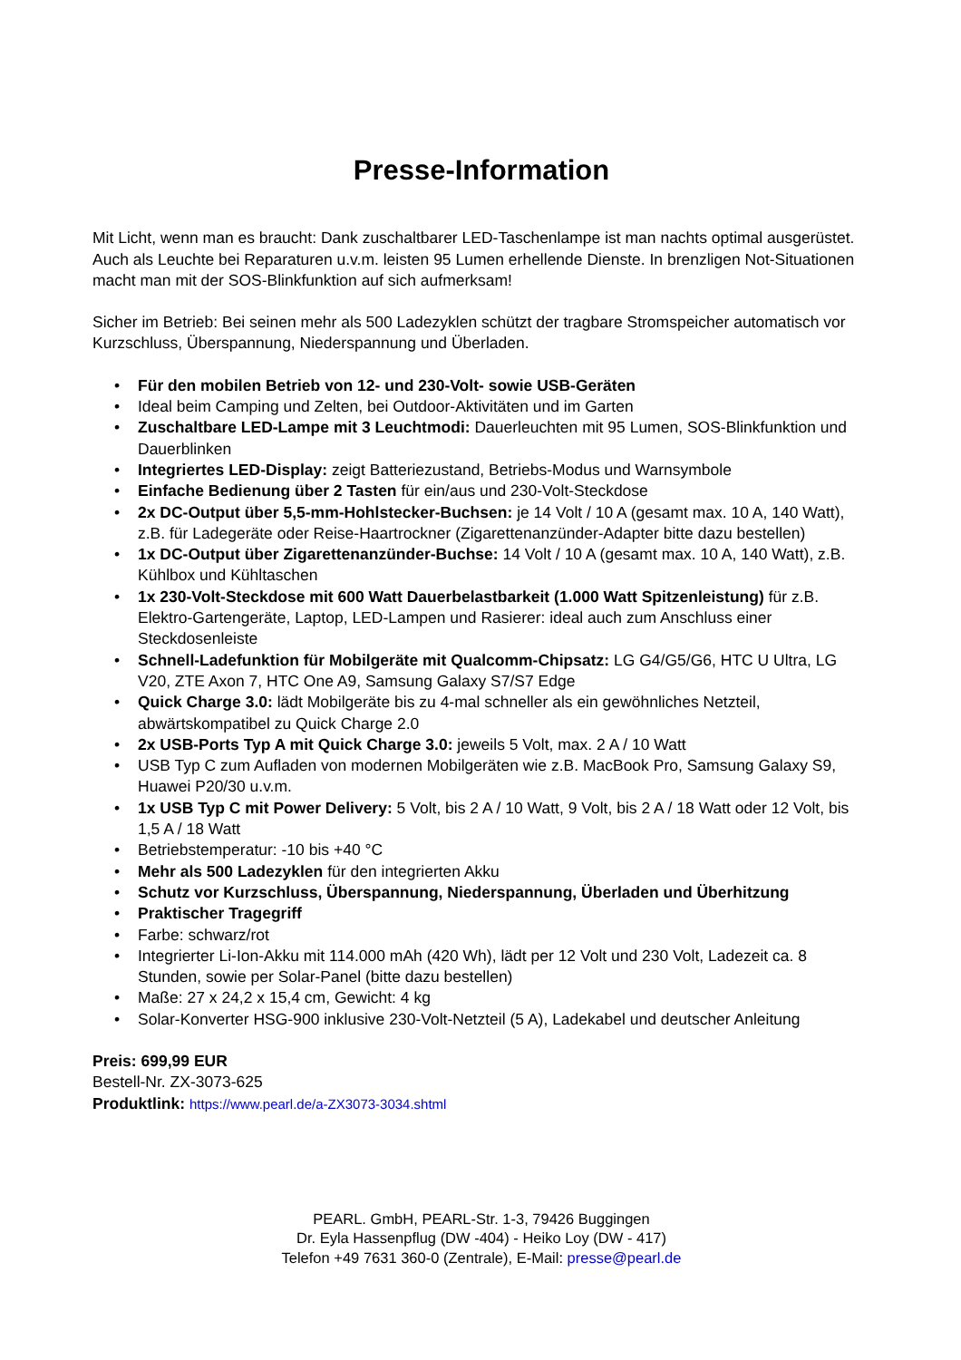Presse-Information
Mit Licht, wenn man es braucht: Dank zuschaltbarer LED-Taschenlampe ist man nachts optimal ausgerüstet. Auch als Leuchte bei Reparaturen u.v.m. leisten 95 Lumen erhellende Dienste. In brenzligen Not-Situationen macht man mit der SOS-Blinkfunktion auf sich aufmerksam!
Sicher im Betrieb: Bei seinen mehr als 500 Ladezyklen schützt der tragbare Stromspeicher automatisch vor Kurzschluss, Überspannung, Niederspannung und Überladen.
• Für den mobilen Betrieb von 12- und 230-Volt- sowie USB-Geräten
• Ideal beim Camping und Zelten, bei Outdoor-Aktivitäten und im Garten
• Zuschaltbare LED-Lampe mit 3 Leuchtmodi: Dauerleuchten mit 95 Lumen, SOS-Blinkfunktion und Dauerblinken
• Integriertes LED-Display: zeigt Batteriezustand, Betriebs-Modus und Warnsymbole
• Einfache Bedienung über 2 Tasten für ein/aus und 230-Volt-Steckdose
• 2x DC-Output über 5,5-mm-Hohlstecker-Buchsen: je 14 Volt / 10 A (gesamt max. 10 A, 140 Watt), z.B. für Ladegeräte oder Reise-Haartrockner (Zigarettenanzünder-Adapter bitte dazu bestellen)
• 1x DC-Output über Zigarettenanzünder-Buchse: 14 Volt / 10 A (gesamt max. 10 A, 140 Watt), z.B. Kühlbox und Kühltaschen
• 1x 230-Volt-Steckdose mit 600 Watt Dauerbelastbarkeit (1.000 Watt Spitzenleistung) für z.B. Elektro-Gartengeräte, Laptop, LED-Lampen und Rasierer: ideal auch zum Anschluss einer Steckdosenleiste
• Schnell-Ladefunktion für Mobilgeräte mit Qualcomm-Chipsatz: LG G4/G5/G6, HTC U Ultra, LG V20, ZTE Axon 7, HTC One A9, Samsung Galaxy S7/S7 Edge
• Quick Charge 3.0: lädt Mobilgeräte bis zu 4-mal schneller als ein gewöhnliches Netzteil, abwärtskompatibel zu Quick Charge 2.0
• 2x USB-Ports Typ A mit Quick Charge 3.0: jeweils 5 Volt, max. 2 A / 10 Watt
• USB Typ C zum Aufladen von modernen Mobilgeräten wie z.B. MacBook Pro, Samsung Galaxy S9, Huawei P20/30 u.v.m.
• 1x USB Typ C mit Power Delivery: 5 Volt, bis 2 A / 10 Watt, 9 Volt, bis 2 A / 18 Watt oder 12 Volt, bis 1,5 A / 18 Watt
• Betriebstemperatur: -10 bis +40 °C
• Mehr als 500 Ladezyklen für den integrierten Akku
• Schutz vor Kurzschluss, Überspannung, Niederspannung, Überladen und Überhitzung
• Praktischer Tragegriff
• Farbe: schwarz/rot
• Integrierter Li-Ion-Akku mit 114.000 mAh (420 Wh), lädt per 12 Volt und 230 Volt, Ladezeit ca. 8 Stunden, sowie per Solar-Panel (bitte dazu bestellen)
• Maße: 27 x 24,2 x 15,4 cm, Gewicht: 4 kg
• Solar-Konverter HSG-900 inklusive 230-Volt-Netzteil (5 A), Ladekabel und deutscher Anleitung
Preis: 699,99 EUR
Bestell-Nr. ZX-3073-625
Produktlink: https://www.pearl.de/a-ZX3073-3034.shtml
PEARL. GmbH, PEARL-Str. 1-3, 79426 Buggingen
Dr. Eyla Hassenpflug (DW -404) - Heiko Loy (DW - 417)
Telefon +49 7631 360-0 (Zentrale), E-Mail: presse@pearl.de